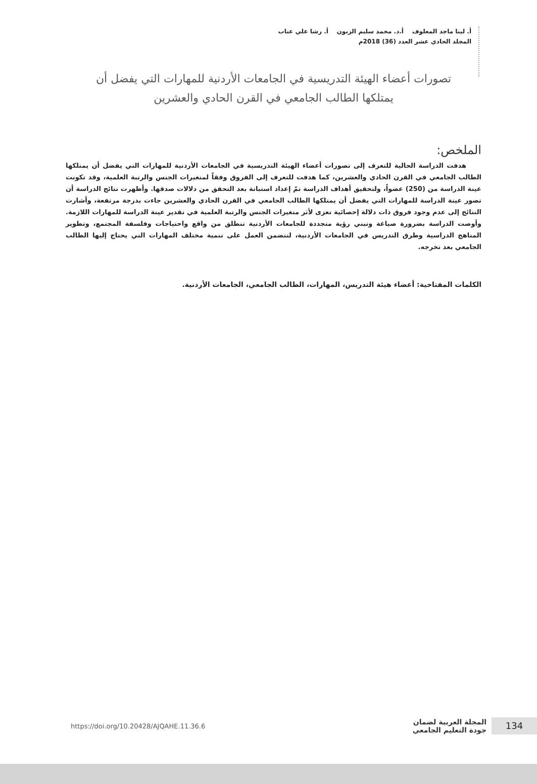أ. لينا ماجد المعلوف أ.د. محمد سليم الزبون أ. رشا علي عناب
المجلد الحادي عشر العدد (36) 2018م
تصورات أعضاء الهيئة التدريسية في الجامعات الأردنية للمهارات التي يفضل أن يمتلكها الطالب الجامعي في القرن الحادي والعشرين
الملخص:
هدفت الدراسة الحالية للتعرف إلى تصورات أعضاء الهيئة التدريسية في الجامعات الأردنية للمهارات التي يفضل أن يمتلكها الطالب الجامعي في القرن الحادي والعشرين، كما هدفت للتعرف إلى الفروق وفقاً لمتغيرات الجنس والرتبة العلمية، وقد تكونت عينة الدراسة من (250) عضواً، ولتحقيق أهداف الدراسة تمّ إعداد استبانة بعد التحقق من دلالات صدقها. وأظهرت نتائج الدراسة أن تصور عينة الدراسة للمهارات التي يفضل أن يمتلكها الطالب الجامعي في القرن الحادي والعشرين جاءت بدرجة مرتفعة، وأشارت النتائج إلى عدم وجود فروق ذات دلالة إحصائية تعزى لأثر متغيرات الجنس والرتبة العلمية في تقدير عينة الدراسة للمهارات اللازمة. وأوصت الدراسة بضرورة صياغة وتبني رؤية متجددة للجامعات الأردنية تنطلق من واقع واحتياجات وفلسفة المجتمع، وتطوير المناهج الدراسية وطرق التدريس في الجامعات الأردنية، لتتضمن العمل على تنمية مختلف المهارات التي يحتاج إليها الطالب الجامعي بعد تخرجه.
الكلمات المفتاحية: أعضاء هيئة التدريس، المهارات، الطالب الجامعي، الجامعات الأردنية.
134
المجلة العربية لضمان
جودة التعليم الجامعي
https://doi.org/10.20428/AJQAHE.11.36.6